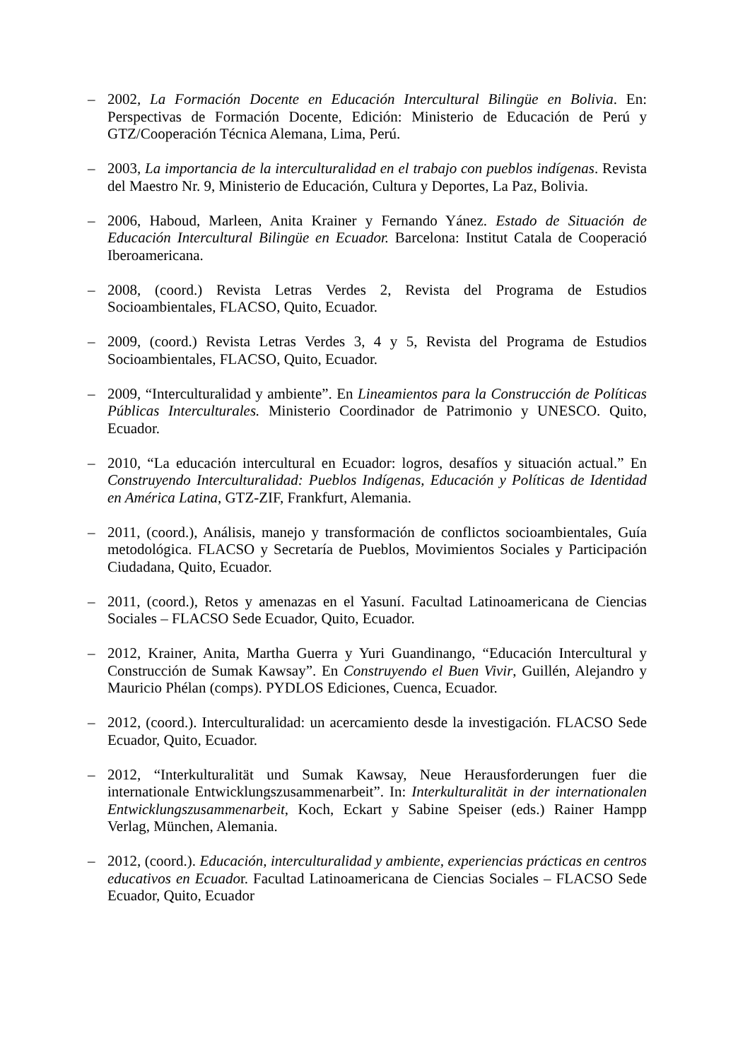– 2002, La Formación Docente en Educación Intercultural Bilingüe en Bolivia. En: Perspectivas de Formación Docente, Edición: Ministerio de Educación de Perú y GTZ/Cooperación Técnica Alemana, Lima, Perú.
– 2003, La importancia de la interculturalidad en el trabajo con pueblos indígenas. Revista del Maestro Nr. 9, Ministerio de Educación, Cultura y Deportes, La Paz, Bolivia.
– 2006, Haboud, Marleen, Anita Krainer y Fernando Yánez. Estado de Situación de Educación Intercultural Bilingüe en Ecuador. Barcelona: Institut Catala de Cooperació Iberoamericana.
– 2008, (coord.) Revista Letras Verdes 2, Revista del Programa de Estudios Socioambientales, FLACSO, Quito, Ecuador.
– 2009, (coord.) Revista Letras Verdes 3, 4 y 5, Revista del Programa de Estudios Socioambientales, FLACSO, Quito, Ecuador.
– 2009, “Interculturalidad y ambiente”. En Lineamientos para la Construcción de Políticas Públicas Interculturales. Ministerio Coordinador de Patrimonio y UNESCO. Quito, Ecuador.
– 2010, “La educación intercultural en Ecuador: logros, desafíos y situación actual.” En Construyendo Interculturalidad: Pueblos Indígenas, Educación y Políticas de Identidad en América Latina, GTZ-ZIF, Frankfurt, Alemania.
– 2011, (coord.), Análisis, manejo y transformación de conflictos socioambientales, Guía metodológica. FLACSO y Secretaría de Pueblos, Movimientos Sociales y Participación Ciudadana, Quito, Ecuador.
– 2011, (coord.), Retos y amenazas en el Yasuní. Facultad Latinoamericana de Ciencias Sociales – FLACSO Sede Ecuador, Quito, Ecuador.
– 2012, Krainer, Anita, Martha Guerra y Yuri Guandinango, “Educación Intercultural y Construcción de Sumak Kawsay”. En Construyendo el Buen Vivir, Guillén, Alejandro y Mauricio Phélan (comps). PYDLOS Ediciones, Cuenca, Ecuador.
– 2012, (coord.). Interculturalidad: un acercamiento desde la investigación. FLACSO Sede Ecuador, Quito, Ecuador.
– 2012, “Interkulturalität und Sumak Kawsay, Neue Herausforderungen fuer die internationale Entwicklungszusammenarbeit”. In: Interkulturalität in der internationalen Entwicklungszusammenarbeit, Koch, Eckart y Sabine Speiser (eds.) Rainer Hampp Verlag, München, Alemania.
– 2012, (coord.). Educación, interculturalidad y ambiente, experiencias prácticas en centros educativos en Ecuador. Facultad Latinoamericana de Ciencias Sociales – FLACSO Sede Ecuador, Quito, Ecuador